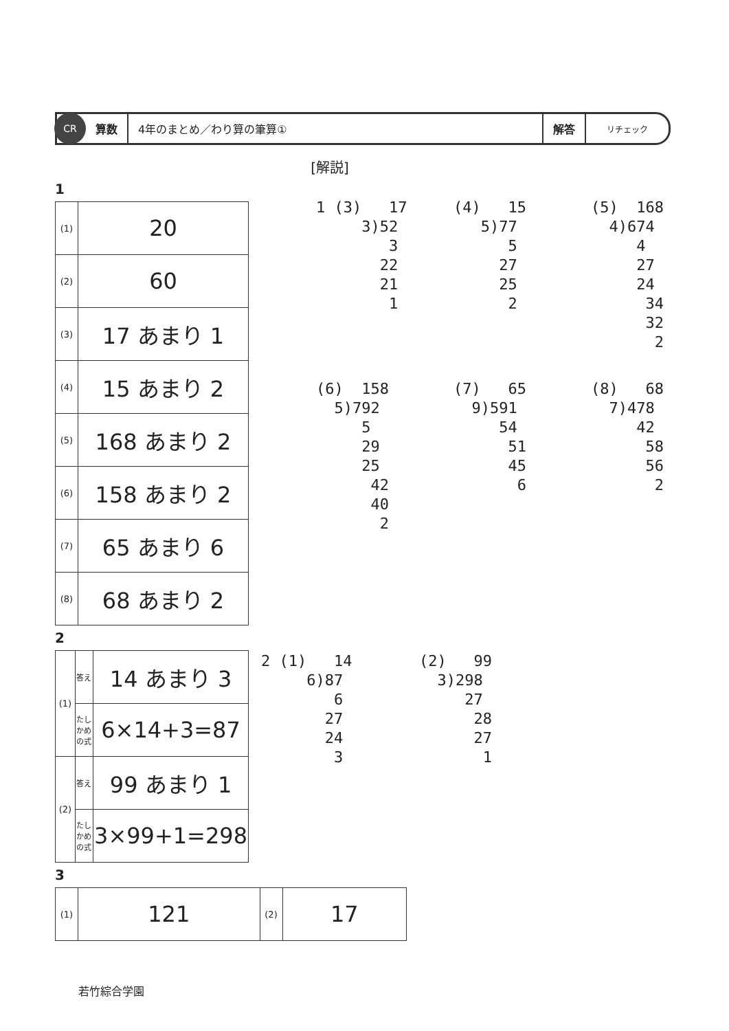CR
算数 4年のまとめ／わり算の筆算① 解答
リチェック
[解説]
1
| (1) | 20 |
| (2) | 60 |
| (3) | 17 あまり 1 |
| (4) | 15 あまり 2 |
| (5) | 168 あまり 2 |
| (6) | 158 あまり 2 |
| (7) | 65 あまり 6 |
| (8) | 68 あまり 2 |
1 (3) 17 3)52 3 22 21 1
(4) 15 5)77 5 27 25 2
(5) 168 4)674 4 27 24 34 32 2
(6) 158 5)792 5 29 25 42 40 2
(7) 65 9)591 54 51 45 6
(8) 68 7)478 42 58 56 2
2
| (1) | 答え | 14 あまり 3 |
| | たしかめの式 | 6×14+3=87 |
| (2) | 答え | 99 あまり 1 |
| | たしかめの式 | 3×99+1=298 |
2 (1) 14 6)87 6 27 24 3
(2) 99 3)298 27 28 27 1
3
| (1) | 121 | (2) | 17 |
若竹綜合学園